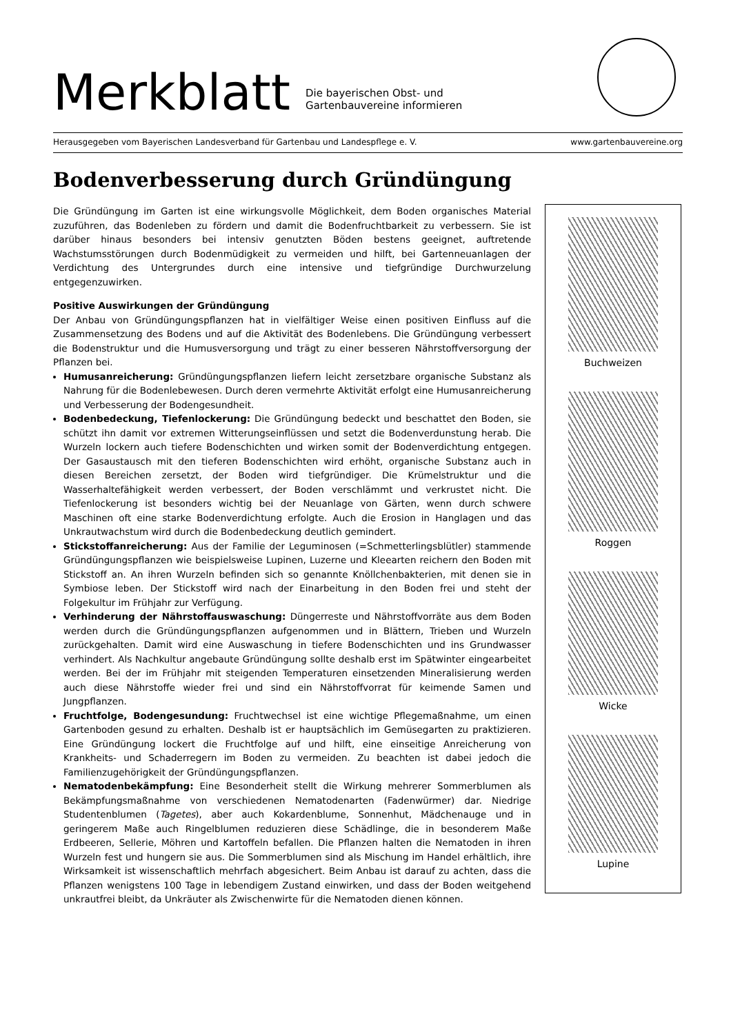Merkblatt
Die bayerischen Obst- und
Gartenbauvereine informieren
Herausgegeben vom Bayerischen Landesverband für Gartenbau und Landespflege e. V. www.gartenbauvereine.org
Bodenverbesserung durch Gründüngung
Die Gründüngung im Garten ist eine wirkungsvolle Möglichkeit, dem Boden organisches Material zuzuführen, das Bodenleben zu fördern und damit die Bodenfruchtbarkeit zu verbessern. Sie ist darüber hinaus besonders bei intensiv genutzten Böden bestens geeignet, auftretende Wachstumsstörungen durch Bodenmüdigkeit zu vermeiden und hilft, bei Gartenneuanlagen der Verdichtung des Untergrundes durch eine intensive und tiefgründige Durchwurzelung entgegenzuwirken.
Positive Auswirkungen der Gründüngung
Der Anbau von Gründüngungspflanzen hat in vielfältiger Weise einen positiven Einfluss auf die Zusammensetzung des Bodens und auf die Aktivität des Bodenlebens. Die Gründüngung verbessert die Bodenstruktur und die Humusversorgung und trägt zu einer besseren Nährstoffversorgung der Pflanzen bei.
Humusanreicherung: Gründüngungspflanzen liefern leicht zersetzbare organische Substanz als Nahrung für die Bodenlebewesen. Durch deren vermehrte Aktivität erfolgt eine Humusanreicherung und Verbesserung der Bodengesundheit.
Bodenbedeckung, Tiefenlockerung: Die Gründüngung bedeckt und beschattet den Boden, sie schützt ihn damit vor extremen Witterungseinflüssen und setzt die Bodenverdunstung herab. Die Wurzeln lockern auch tiefere Bodenschichten und wirken somit der Bodenverdichtung entgegen. Der Gasaustausch mit den tieferen Bodenschichten wird erhöht, organische Substanz auch in diesen Bereichen zersetzt, der Boden wird tiefgründiger. Die Krümelstruktur und die Wasserhaltefähigkeit werden verbessert, der Boden verschlämmt und verkrustet nicht. Die Tiefenlockerung ist besonders wichtig bei der Neuanlage von Gärten, wenn durch schwere Maschinen oft eine starke Bodenverdichtung erfolgte. Auch die Erosion in Hanglagen und das Unkrautwachstum wird durch die Bodenbedeckung deutlich gemindert.
Stickstoffanreicherung: Aus der Familie der Leguminosen (=Schmetterlingsblütler) stammende Gründüngungspflanzen wie beispielsweise Lupinen, Luzerne und Kleearten reichern den Boden mit Stickstoff an. An ihren Wurzeln befinden sich so genannte Knöllchenbakterien, mit denen sie in Symbiose leben. Der Stickstoff wird nach der Einarbeitung in den Boden frei und steht der Folgekultur im Frühjahr zur Verfügung.
Verhinderung der Nährstoffauswaschung: Düngerreste und Nährstoffvorräte aus dem Boden werden durch die Gründüngungspflanzen aufgenommen und in Blättern, Trieben und Wurzeln zurückgehalten. Damit wird eine Auswaschung in tiefere Bodenschichten und ins Grundwasser verhindert. Als Nachkultur angebaute Gründüngung sollte deshalb erst im Spätwinter eingearbeitet werden. Bei der im Frühjahr mit steigenden Temperaturen einsetzenden Mineralisierung werden auch diese Nährstoffe wieder frei und sind ein Nährstoffvorrat für keimende Samen und Jungpflanzen.
Fruchtfolge, Bodengesundung: Fruchtwechsel ist eine wichtige Pflegemaßnahme, um einen Gartenboden gesund zu erhalten. Deshalb ist er hauptsächlich im Gemüsegarten zu praktizieren. Eine Gründüngung lockert die Fruchtfolge auf und hilft, eine einseitige Anreicherung von Krankheits- und Schaderregern im Boden zu vermeiden. Zu beachten ist dabei jedoch die Familienzugehörigkeit der Gründüngungspflanzen.
Nematodenbekämpfung: Eine Besonderheit stellt die Wirkung mehrerer Sommerblumen als Bekämpfungsmaßnahme von verschiedenen Nematodenarten (Fadenwürmer) dar. Niedrige Studentenblumen (Tagetes), aber auch Kokardenblume, Sonnenhut, Mädchenauge und in geringerem Maße auch Ringelblumen reduzieren diese Schädlinge, die in besonderem Maße Erdbeeren, Sellerie, Möhren und Kartoffeln befallen. Die Pflanzen halten die Nematoden in ihren Wurzeln fest und hungern sie aus. Die Sommerblumen sind als Mischung im Handel erhältlich, ihre Wirksamkeit ist wissenschaftlich mehrfach abgesichert. Beim Anbau ist darauf zu achten, dass die Pflanzen wenigstens 100 Tage in lebendigem Zustand einwirken, und dass der Boden weitgehend unkrautfrei bleibt, da Unkräuter als Zwischenwirte für die Nematoden dienen können.
Buchweizen
Roggen
Wicke
Lupine